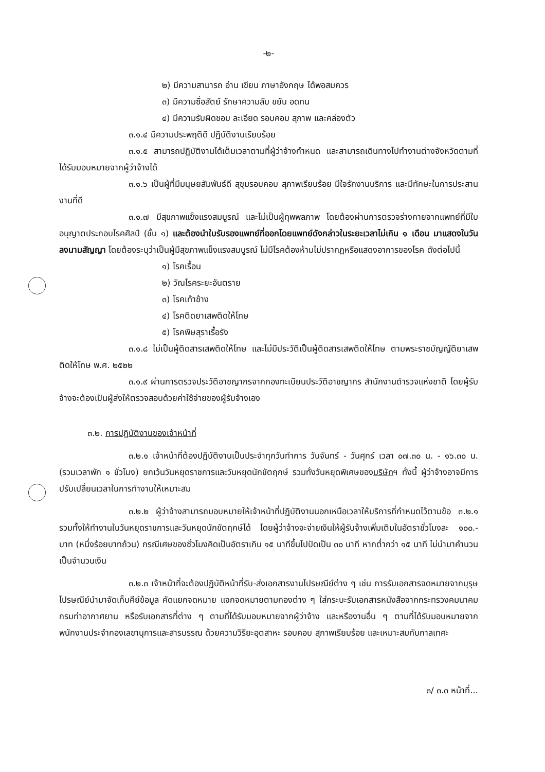-๒-
๒) มีความสามารถ อ่าน เขียน ภาษาอังกฤษ ได้พอสมควร
๓) มีความซื่อสัตย์ รักษาความลับ ขยัน อดทน
๔) มีความรับผิดชอบ ละเอียด รอบคอบ สุภาพ และคล่องตัว
๓.๑.๔ มีความประพฤติดี ปฏิบัติงานเรียบร้อย
๓.๑.๕ สามารถปฏิบัติงานได้เต็มเวลาตามที่ผู้ว่าจ้างกำหนด และสามารถเดินทางไปทำงานต่างจังหวัดตามที่ได้รับมอบหมายจากผู้ว่าจ้างได้
๓.๑.๖ เป็นผู้ที่มีมนุษยสัมพันธ์ดี สุขุมรอบคอบ สุภาพเรียบร้อย มีใจรักงานบริการ และมีทักษะในการประสานงานที่ดี
๓.๑.๗ มีสุขภาพแข็งแรงสมบูรณ์ และไม่เป็นผู้ทุพพลภาพ โดยต้องผ่านการตรวจร่างกายจากแพทย์ที่มีใบอนุญาตประกอบโรคศิลป์ (ชั้น ๑) และต้องนำใบรับรองแพทย์ที่ออกโดยแพทย์ดังกล่าวในระยะเวลาไม่เกิน ๑ เดือน มาแสดงในวันลงนามสัญญา โดยต้องระบุว่าเป็นผู้มีสุขภาพแข็งแรงสมบูรณ์ ไม่มีโรคต้องห้ามไม่ปรากฏหรือแสดงอาการของโรค ดังต่อไปนี้
๑) โรคเรื้อน
๒) วัณโรคระยะอันตราย
๓) โรคเท้าช้าง
๔) โรคติดยาเสพติดให้โทษ
๕) โรคพิษสุราเรื้อรัง
๓.๑.๘ ไม่เป็นผู้ติดสารเสพติดให้โทษ และไม่มีประวัติเป็นผู้ติดสารเสพติดให้โทษ ตามพระราชบัญญัติยาเสพติดให้โทษ พ.ศ. ๒๕๒๒
๓.๑.๙ ผ่านการตรวจประวัติอาชญากรจากกองทะเบียนประวัติอาชญากร สำนักงานตำรวจแห่งชาติ โดยผู้รับจ้างจะต้องเป็นผู้ส่งให้ตรวจสอบด้วยค่าใช้จ่ายของผู้รับจ้างเอง
๓.๒. การปฏิบัติงานของเจ้าหน้าที่
๓.๒.๑ เจ้าหน้าที่ต้องปฏิบัติงานเป็นประจำทุกวันทำการ วันจันทร์ - วันศุกร์ เวลา ๐๗.๓๐ น. - ๑๖.๓๐ น. (รวมเวลาพัก ๑ ชั่วโมง) ยกเว้นวันหยุดราชการและวันหยุดนักขัตฤกษ์ รวมทั้งวันหยุดพิเศษของบริษัทฯ ทั้งนี้ ผู้ว่าจ้างอาจมีการปรับเปลี่ยนเวลาในการทำงานให้เหมาะสม
๓.๒.๒ ผู้ว่าจ้างสามารถมอบหมายให้เจ้าหน้าที่ปฏิบัติงานนอกเหนือเวลาให้บริการที่กำหนดไว้ตามข้อ ๓.๒.๑ รวมทั้งให้ทำงานในวันหยุดราชการและวันหยุดนักขัตฤกษ์ได้ โดยผู้ว่าจ้างจะจ่ายเงินให้ผู้รับจ้างเพิ่มเติมในอัตราชั่วโมงละ ๑๐๐.- บาท (หนึ่งร้อยบาทถ้วน) กรณีเศษของชั่วโมงคิดเป็นอัตราเกิน ๑๕ นาทีขึ้นไปปัดเป็น ๓๐ นาที หากต่ำกว่า ๑๕ นาที ไม่นำมาคำนวนเป็นจำนวนเงิน
๓.๒.๓ เจ้าหน้าที่จะต้องปฏิบัติหน้าที่รับ-ส่งเอกสารงานไปรษณีย์ต่าง ๆ เช่น การรับเอกสารจดหมายจากบุรุษไปรษณีย์นำมาจัดเก็บคีย์ข้อมูล คัดแยกจดหมาย แจกจดหมายตามกองต่าง ๆ ใส่กระบะรับเอกสารหนังสือจากกระทรวงคมนาคม กรมท่าอากาศยาน หรือรับเอกสารที่ต่าง ๆ ตามที่ได้รับมอบหมายจากผู้ว่าจ้าง และหรืองานอื่น ๆ ตามที่ได้รับมอบหมายจากพนักงานประจำกองเลขานุการและสารบรรณ ด้วยความวิริยะอุตสาหะ รอบคอบ สุภาพเรียบร้อย และเหมาะสมกับกาลเทศะ
๓/ ๓.๓ หน้าที่...